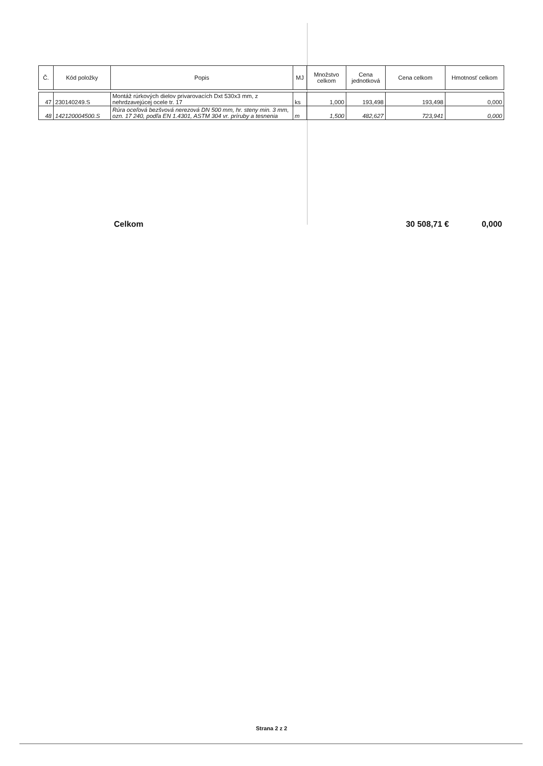| Č. | Kód položky | Popis | MJ | Množstvo celkom | Cena jednotková | Cena celkom | Hmotnosť celkom |
| --- | --- | --- | --- | --- | --- | --- | --- |
| 47 | 230140249.S | Montáž rúrkových dielov privarovacích Dxt 530x3 mm, z nehrdzavejúcej ocele tr. 17 | ks | 1,000 | 193,498 | 193,498 | 0,000 |
| 48 | 142120004500.S | Rúra oceľová bezšvová nerezová DN 500 mm, hr. steny min. 3 mm, ozn. 17 240, podľa EN 1.4301, ASTM 304 vr. príruby a tesnenia | m | 1,500 | 482,627 | 723,941 | 0,000 |
Celkom 30 508,71 € 0,000
Strana 2 z 2